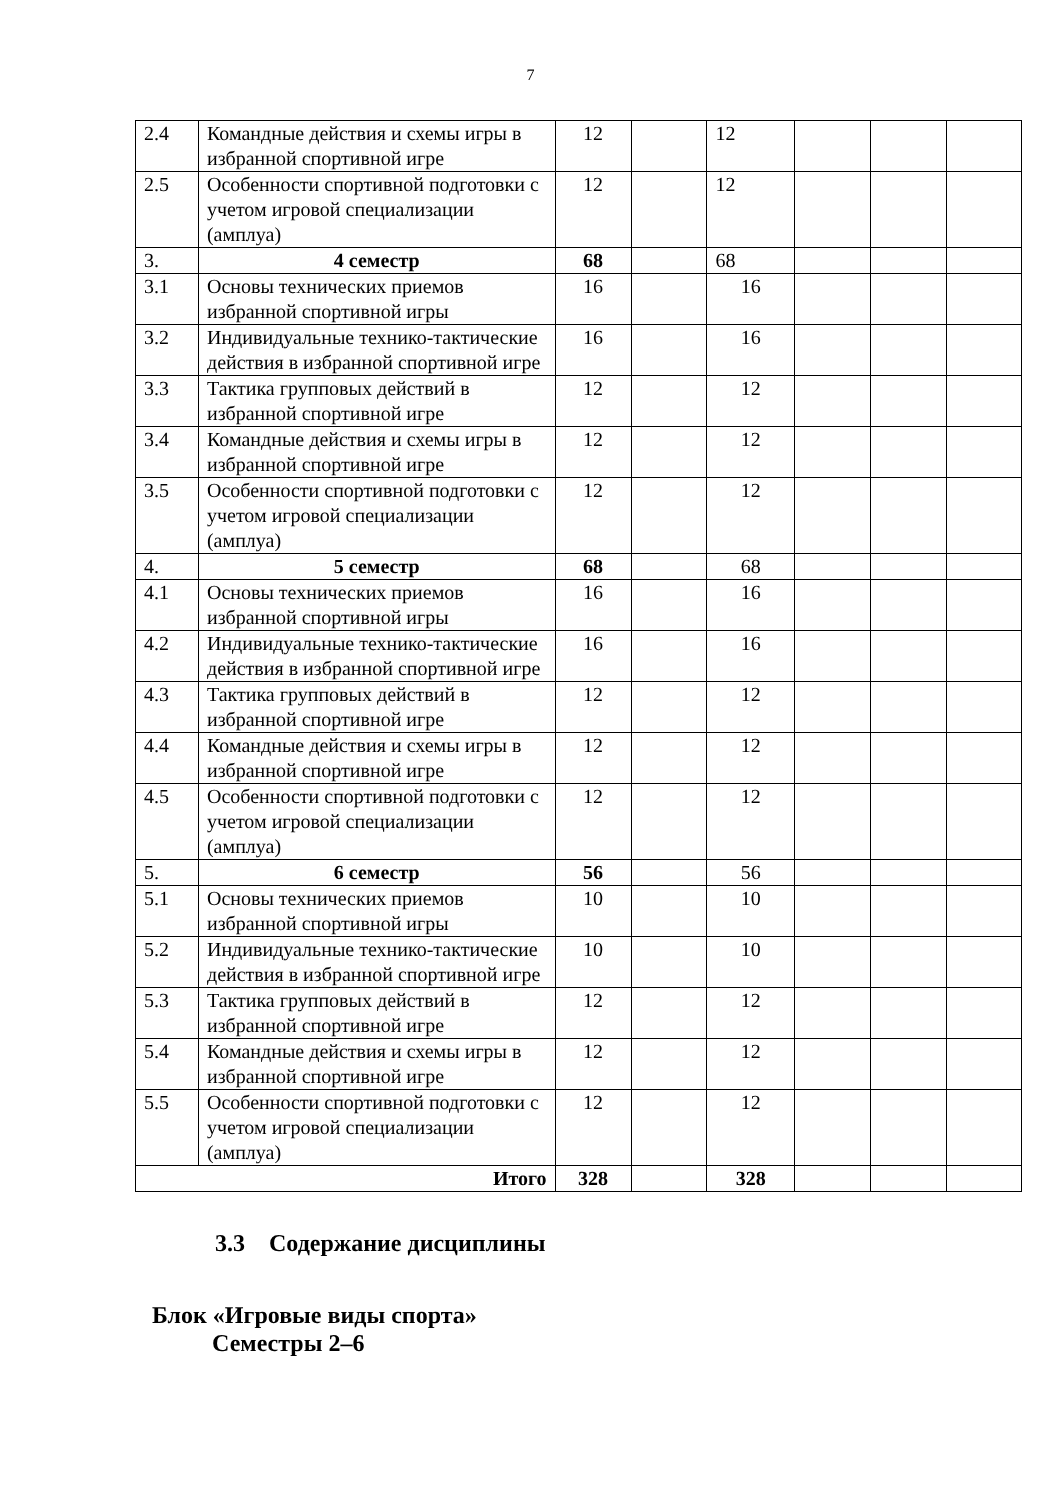7
| 2.4 | Командные действия и схемы игры в избранной спортивной игре | 12 | | 12 | | | |
| 2.5 | Особенности спортивной подготовки с учетом игровой специализации (амплуа) | 12 | | 12 | | | |
| 3. | 4 семестр | 68 | | 68 | | | |
| 3.1 | Основы технических приемов избранной спортивной игры | 16 | | 16 | | | |
| 3.2 | Индивидуальные технико-тактические действия в избранной спортивной игре | 16 | | 16 | | | |
| 3.3 | Тактика групповых действий в избранной спортивной игре | 12 | | 12 | | | |
| 3.4 | Командные действия и схемы игры в избранной спортивной игре | 12 | | 12 | | | |
| 3.5 | Особенности спортивной подготовки с учетом игровой специализации (амплуа) | 12 | | 12 | | | |
| 4. | 5 семестр | 68 | | 68 | | | |
| 4.1 | Основы технических приемов избранной спортивной игры | 16 | | 16 | | | |
| 4.2 | Индивидуальные технико-тактические действия в избранной спортивной игре | 16 | | 16 | | | |
| 4.3 | Тактика групповых действий в избранной спортивной игре | 12 | | 12 | | | |
| 4.4 | Командные действия и схемы игры в избранной спортивной игре | 12 | | 12 | | | |
| 4.5 | Особенности спортивной подготовки с учетом игровой специализации (амплуа) | 12 | | 12 | | | |
| 5. | 6 семестр | 56 | | 56 | | | |
| 5.1 | Основы технических приемов избранной спортивной игры | 10 | | 10 | | | |
| 5.2 | Индивидуальные технико-тактические действия в избранной спортивной игре | 10 | | 10 | | | |
| 5.3 | Тактика групповых действий в избранной спортивной игре | 12 | | 12 | | | |
| 5.4 | Командные действия и схемы игры в избранной спортивной игре | 12 | | 12 | | | |
| 5.5 | Особенности спортивной подготовки с учетом игровой специализации (амплуа) | 12 | | 12 | | | |
| Итого | | 328 | | 328 | | | |
3.3 Содержание дисциплины
Блок «Игровые виды спорта»
Семестры 2–6